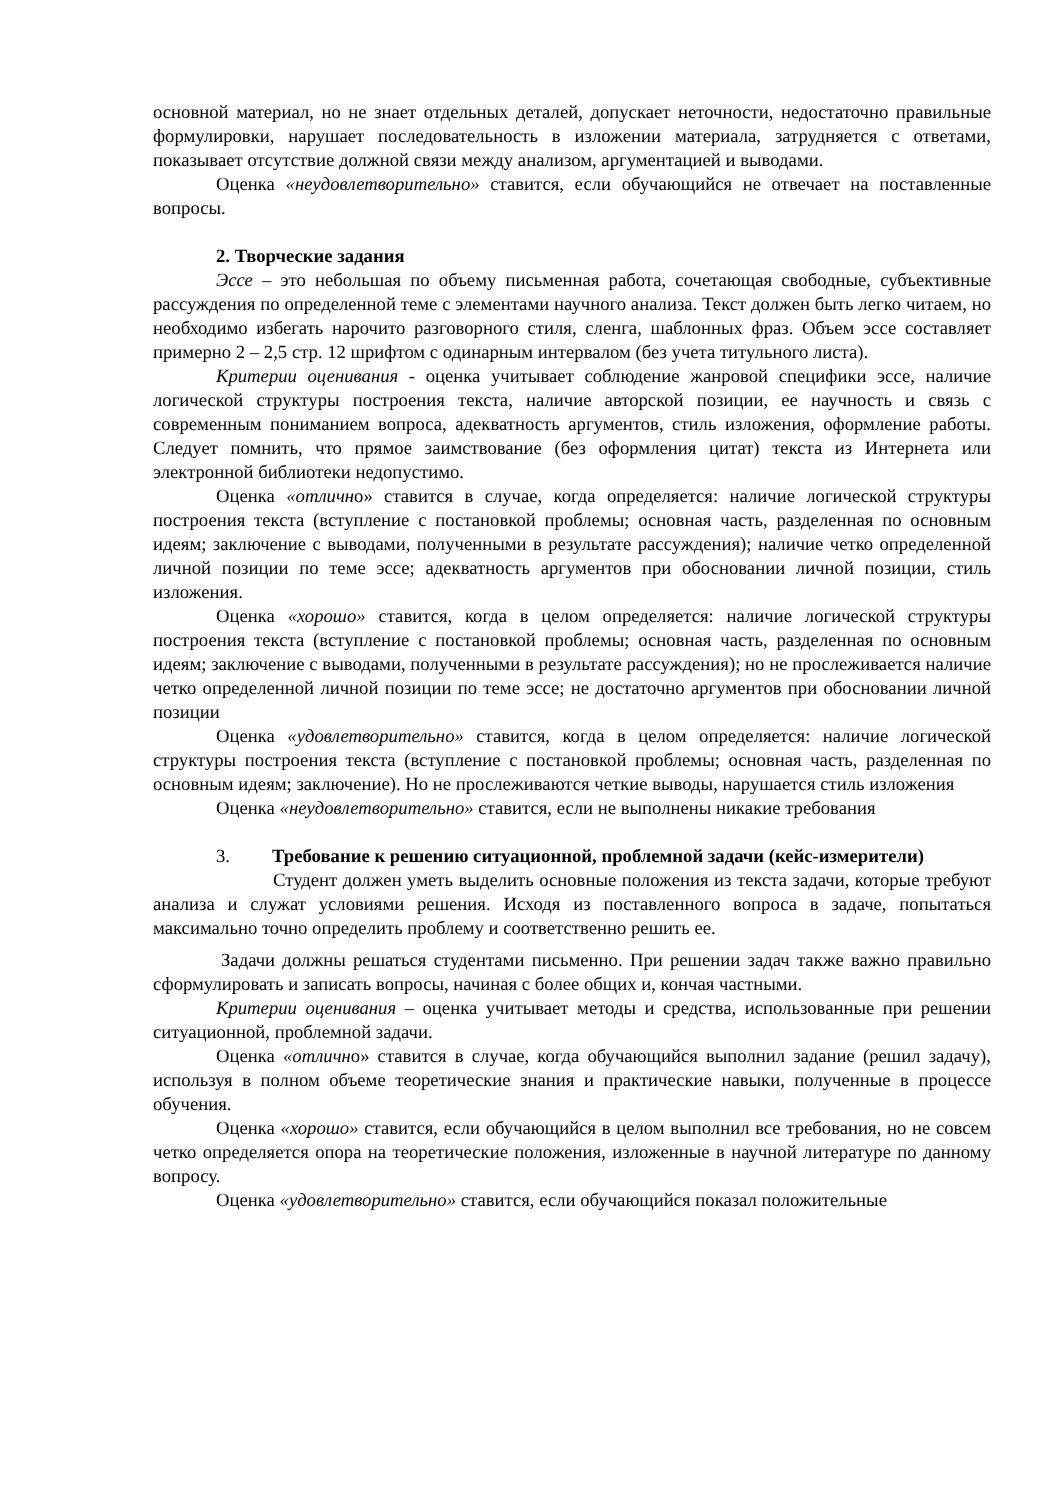основной материал, но не знает отдельных деталей, допускает неточности, недостаточно правильные формулировки, нарушает последовательность в изложении материала, затрудняется с ответами, показывает отсутствие должной связи между анализом, аргументацией и выводами.
Оценка «неудовлетворительно» ставится, если обучающийся не отвечает на поставленные вопросы.
2. Творческие задания
Эссе – это небольшая по объему письменная работа, сочетающая свободные, субъективные рассуждения по определенной теме с элементами научного анализа. Текст должен быть легко читаем, но необходимо избегать нарочито разговорного стиля, сленга, шаблонных фраз. Объем эссе составляет примерно 2 – 2,5 стр. 12 шрифтом с одинарным интервалом (без учета титульного листа).
Критерии оценивания - оценка учитывает соблюдение жанровой специфики эссе, наличие логической структуры построения текста, наличие авторской позиции, ее научность и связь с современным пониманием вопроса, адекватность аргументов, стиль изложения, оформление работы. Следует помнить, что прямое заимствование (без оформления цитат) текста из Интернета или электронной библиотеки недопустимо.
Оценка «отлично» ставится в случае, когда определяется: наличие логической структуры построения текста (вступление с постановкой проблемы; основная часть, разделенная по основным идеям; заключение с выводами, полученными в результате рассуждения); наличие четко определенной личной позиции по теме эссе; адекватность аргументов при обосновании личной позиции, стиль изложения.
Оценка «хорошо» ставится, когда в целом определяется: наличие логической структуры построения текста (вступление с постановкой проблемы; основная часть, разделенная по основным идеям; заключение с выводами, полученными в результате рассуждения); но не прослеживается наличие четко определенной личной позиции по теме эссе; не достаточно аргументов при обосновании личной позиции
Оценка «удовлетворительно» ставится, когда в целом определяется: наличие логической структуры построения текста (вступление с постановкой проблемы; основная часть, разделенная по основным идеям; заключение). Но не прослеживаются четкие выводы, нарушается стиль изложения
Оценка «неудовлетворительно» ставится, если не выполнены никакие требования
3. Требование к решению ситуационной, проблемной задачи (кейс-измерители)
Студент должен уметь выделить основные положения из текста задачи, которые требуют анализа и служат условиями решения. Исходя из поставленного вопроса в задаче, попытаться максимально точно определить проблему и соответственно решить ее.
Задачи должны решаться студентами письменно. При решении задач также важно правильно сформулировать и записать вопросы, начиная с более общих и, кончая частными.
Критерии оценивания – оценка учитывает методы и средства, использованные при решении ситуационной, проблемной задачи.
Оценка «отлично» ставится в случае, когда обучающийся выполнил задание (решил задачу), используя в полном объеме теоретические знания и практические навыки, полученные в процессе обучения.
Оценка «хорошо» ставится, если обучающийся в целом выполнил все требования, но не совсем четко определяется опора на теоретические положения, изложенные в научной литературе по данному вопросу.
Оценка «удовлетворительно» ставится, если обучающийся показал положительные